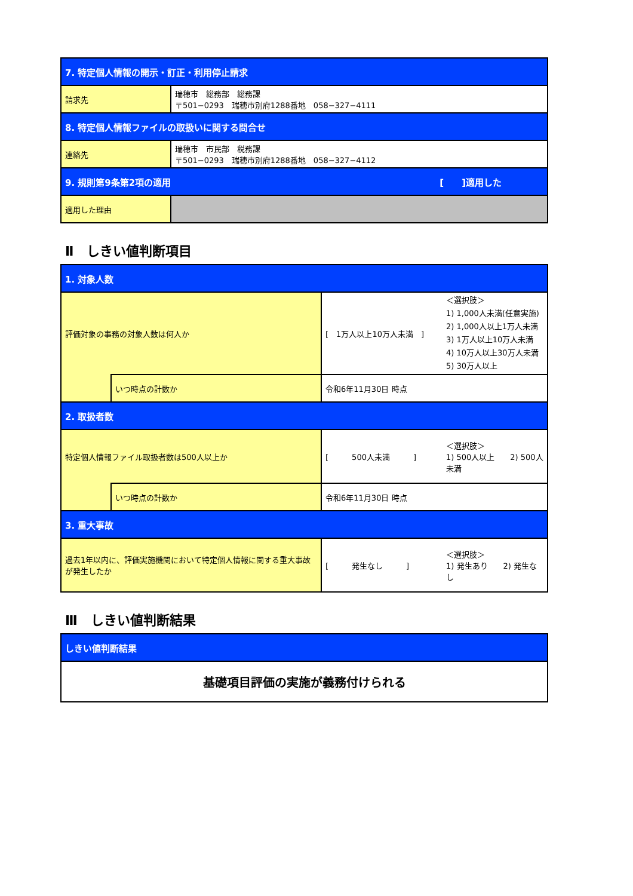| 7. 特定個人情報の開示・訂正・利用停止請求 | |
| 請求先 | 瑞穂市 総務部 総務課 〒501−0293 瑞穂市別府1288番地 058−327−4111 |
| 8. 特定個人情報ファイルの取扱いに関する問合せ | |
| 連絡先 | 瑞穂市 市民部 税務課 〒501−0293 瑞穂市別府1288番地 058−327−4112 |
| 9. 規則第9条第2項の適用 [ ]適用した | |
| 適用した理由 | |
Ⅱ　しきい値判断項目
| 1. 対象人数 | | | |
| 評価対象の事務の対象人数は何人か | | [ 1万人以上10万人未満 ] | ＜選択肢＞ 1) 1,000人未満(任意実施) 2) 1,000人以上1万人未満 3) 1万人以上10万人未満 4) 10万人以上30万人未満 5) 30万人以上 |
| | いつ時点の計数か | 令和6年11月30日 時点 | |
| 2. 取扱者数 | | | |
| 特定個人情報ファイル取扱者数は500人以上か | | [ 500人未満 ] | ＜選択肢＞ 1) 500人以上 2) 500人未満 |
| | いつ時点の計数か | 令和6年11月30日 時点 | |
| 3. 重大事故 | | | |
| 過去1年以内に、評価実施機関において特定個人情報に関する重大事故が発生したか | | [ 発生なし ] | ＜選択肢＞ 1) 発生あり 2) 発生なし |
Ⅲ　しきい値判断結果
| しきい値判断結果 |
| 基礎項目評価の実施が義務付けられる |